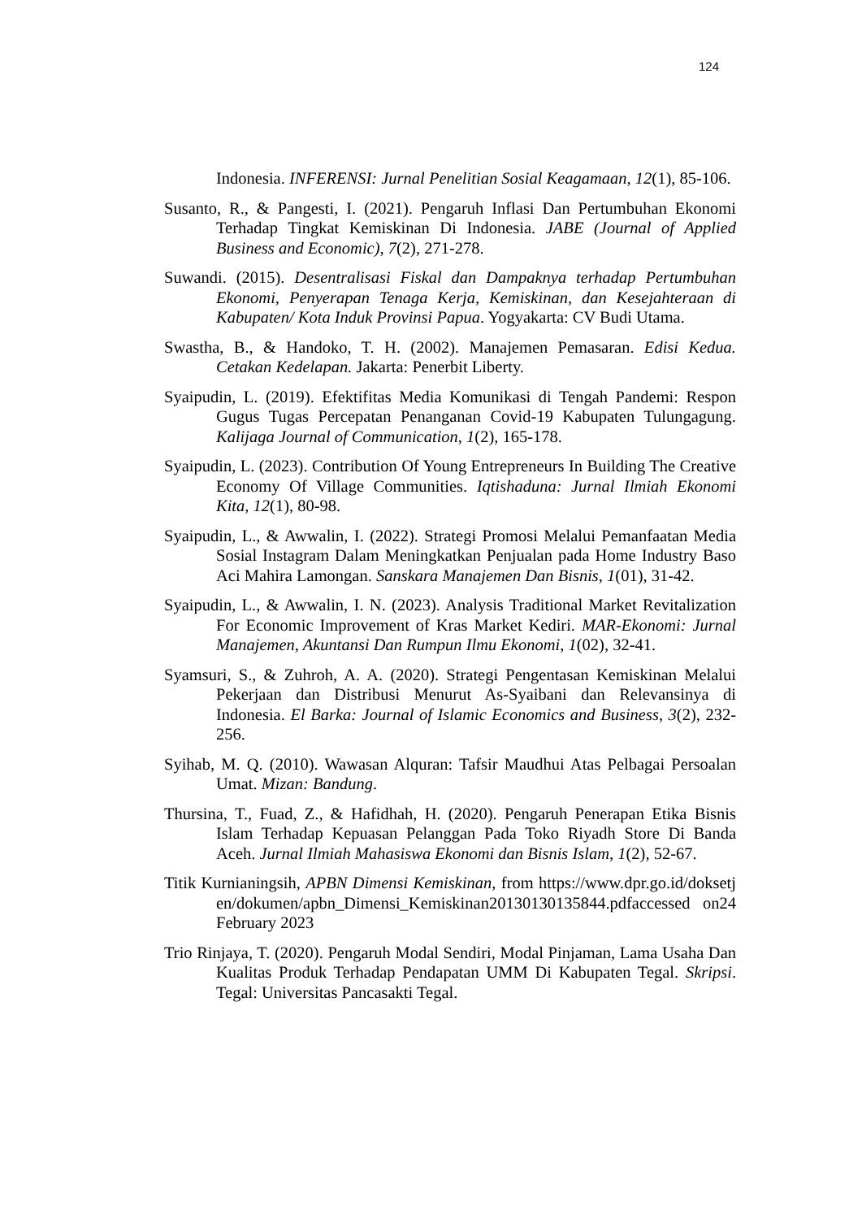124
Indonesia. INFERENSI: Jurnal Penelitian Sosial Keagamaan, 12(1), 85-106.
Susanto, R., & Pangesti, I. (2021). Pengaruh Inflasi Dan Pertumbuhan Ekonomi Terhadap Tingkat Kemiskinan Di Indonesia. JABE (Journal of Applied Business and Economic), 7(2), 271-278.
Suwandi. (2015). Desentralisasi Fiskal dan Dampaknya terhadap Pertumbuhan Ekonomi, Penyerapan Tenaga Kerja, Kemiskinan, dan Kesejahteraan di Kabupaten/ Kota Induk Provinsi Papua. Yogyakarta: CV Budi Utama.
Swastha, B., & Handoko, T. H. (2002). Manajemen Pemasaran. Edisi Kedua. Cetakan Kedelapan. Jakarta: Penerbit Liberty.
Syaipudin, L. (2019). Efektifitas Media Komunikasi di Tengah Pandemi: Respon Gugus Tugas Percepatan Penanganan Covid-19 Kabupaten Tulungagung. Kalijaga Journal of Communication, 1(2), 165-178.
Syaipudin, L. (2023). Contribution Of Young Entrepreneurs In Building The Creative Economy Of Village Communities. Iqtishaduna: Jurnal Ilmiah Ekonomi Kita, 12(1), 80-98.
Syaipudin, L., & Awwalin, I. (2022). Strategi Promosi Melalui Pemanfaatan Media Sosial Instagram Dalam Meningkatkan Penjualan pada Home Industry Baso Aci Mahira Lamongan. Sanskara Manajemen Dan Bisnis, 1(01), 31-42.
Syaipudin, L., & Awwalin, I. N. (2023). Analysis Traditional Market Revitalization For Economic Improvement of Kras Market Kediri. MAR-Ekonomi: Jurnal Manajemen, Akuntansi Dan Rumpun Ilmu Ekonomi, 1(02), 32-41.
Syamsuri, S., & Zuhroh, A. A. (2020). Strategi Pengentasan Kemiskinan Melalui Pekerjaan dan Distribusi Menurut As-Syaibani dan Relevansinya di Indonesia. El Barka: Journal of Islamic Economics and Business, 3(2), 232-256.
Syihab, M. Q. (2010). Wawasan Alquran: Tafsir Maudhui Atas Pelbagai Persoalan Umat. Mizan: Bandung.
Thursina, T., Fuad, Z., & Hafidhah, H. (2020). Pengaruh Penerapan Etika Bisnis Islam Terhadap Kepuasan Pelanggan Pada Toko Riyadh Store Di Banda Aceh. Jurnal Ilmiah Mahasiswa Ekonomi dan Bisnis Islam, 1(2), 52-67.
Titik Kurnianingsih, APBN Dimensi Kemiskinan, from https://www.dpr.go.id/doksetjen/dokumen/apbn_Dimensi_Kemiskinan20130130135844.pdfaccessed on24 February 2023
Trio Rinjaya, T. (2020). Pengaruh Modal Sendiri, Modal Pinjaman, Lama Usaha Dan Kualitas Produk Terhadap Pendapatan UMM Di Kabupaten Tegal. Skripsi. Tegal: Universitas Pancasakti Tegal.